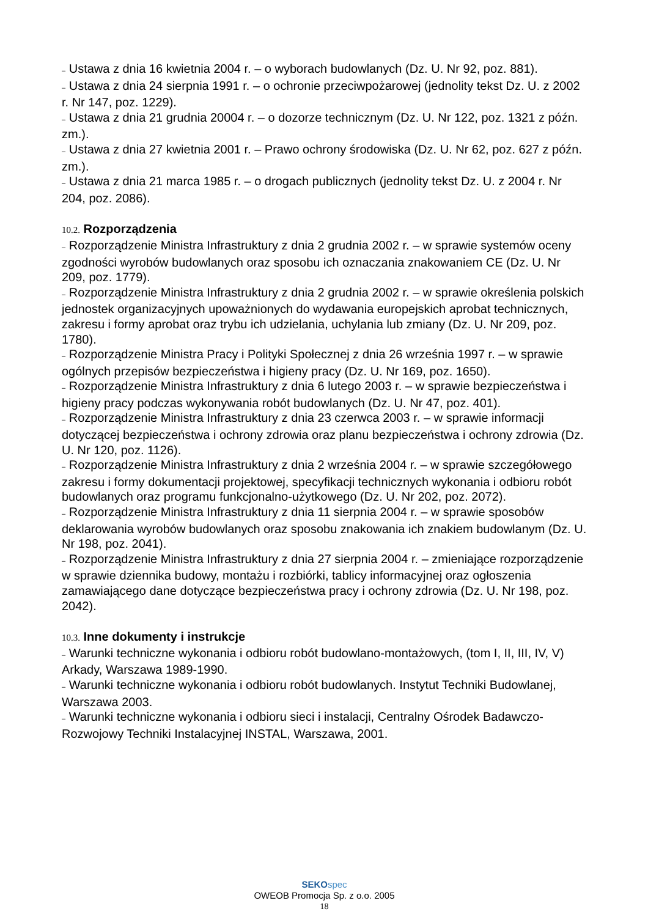– Ustawa z dnia 16 kwietnia 2004 r. – o wyborach budowlanych (Dz. U. Nr 92, poz. 881).
– Ustawa z dnia 24 sierpnia 1991 r. – o ochronie przeciwpożarowej (jednolity tekst Dz. U. z 2002 r. Nr 147, poz. 1229).
– Ustawa z dnia 21 grudnia 20004 r. – o dozorze technicznym (Dz. U. Nr 122, poz. 1321 z późn. zm.).
– Ustawa z dnia 27 kwietnia 2001 r. – Prawo ochrony środowiska (Dz. U. Nr 62, poz. 627 z późn. zm.).
– Ustawa z dnia 21 marca 1985 r. – o drogach publicznych (jednolity tekst Dz. U. z 2004 r. Nr 204, poz. 2086).
10.2. Rozporządzenia
– Rozporządzenie Ministra Infrastruktury z dnia 2 grudnia 2002 r. – w sprawie systemów oceny zgodności wyrobów budowlanych oraz sposobu ich oznaczania znakowaniem CE (Dz. U. Nr 209, poz. 1779).
– Rozporządzenie Ministra Infrastruktury z dnia 2 grudnia 2002 r. – w sprawie określenia polskich jednostek organizacyjnych upoważnionych do wydawania europejskich aprobat technicznych, zakresu i formy aprobat oraz trybu ich udzielania, uchylania lub zmiany (Dz. U. Nr 209, poz. 1780).
– Rozporządzenie Ministra Pracy i Polityki Społecznej z dnia 26 września 1997 r. – w sprawie ogólnych przepisów bezpieczeństwa i higieny pracy (Dz. U. Nr 169, poz. 1650).
– Rozporządzenie Ministra Infrastruktury z dnia 6 lutego 2003 r. – w sprawie bezpieczeństwa i higieny pracy podczas wykonywania robót budowlanych (Dz. U. Nr 47, poz. 401).
– Rozporządzenie Ministra Infrastruktury z dnia 23 czerwca 2003 r. – w sprawie informacji dotyczącej bezpieczeństwa i ochrony zdrowia oraz planu bezpieczeństwa i ochrony zdrowia (Dz. U. Nr 120, poz. 1126).
– Rozporządzenie Ministra Infrastruktury z dnia 2 września 2004 r. – w sprawie szczegółowego zakresu i formy dokumentacji projektowej, specyfikacji technicznych wykonania i odbioru robót budowlanych oraz programu funkcjonalno-użytkowego (Dz. U. Nr 202, poz. 2072).
– Rozporządzenie Ministra Infrastruktury z dnia 11 sierpnia 2004 r. – w sprawie sposobów deklarowania wyrobów budowlanych oraz sposobu znakowania ich znakiem budowlanym (Dz. U. Nr 198, poz. 2041).
– Rozporządzenie Ministra Infrastruktury z dnia 27 sierpnia 2004 r. – zmieniające rozporządzenie w sprawie dziennika budowy, montażu i rozbiórki, tablicy informacyjnej oraz ogłoszenia zamawiającego dane dotyczące bezpieczeństwa pracy i ochrony zdrowia (Dz. U. Nr 198, poz. 2042).
10.3. Inne dokumenty i instrukcje
– Warunki techniczne wykonania i odbioru robót budowlano-montażowych, (tom I, II, III, IV, V) Arkady, Warszawa 1989-1990.
– Warunki techniczne wykonania i odbioru robót budowlanych. Instytut Techniki Budowlanej, Warszawa 2003.
– Warunki techniczne wykonania i odbioru sieci i instalacji, Centralny Ośrodek Badawczo-Rozwojowy Techniki Instalacyjnej INSTAL, Warszawa, 2001.
SEKO spec
OWEOB Promocja Sp. z o.o. 2005
18